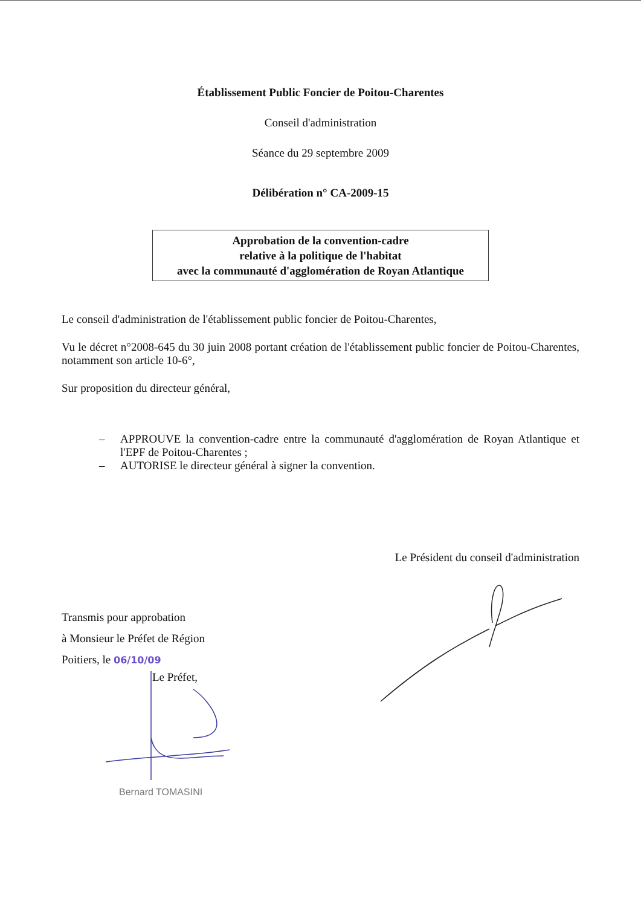Établissement Public Foncier de Poitou-Charentes
Conseil d'administration
Séance du 29 septembre 2009
Délibération n° CA-2009-15
Approbation de la convention-cadre
relative à la politique de l'habitat
avec la communauté d'agglomération de Royan Atlantique
Le conseil d'administration de l'établissement public foncier de Poitou-Charentes,
Vu le décret n°2008-645 du 30 juin 2008 portant création de l'établissement public foncier de Poitou-Charentes, notamment son article 10-6°,
Sur proposition du directeur général,
– APPROUVE la convention-cadre entre la communauté d'agglomération de Royan Atlantique et l'EPF de Poitou-Charentes ;
– AUTORISE le directeur général à signer la convention.
Le Président du conseil d'administration
Transmis pour approbation
à Monsieur le Préfet de Région
Poitiers, le 06/10/09
Le Préfet,
Bernard TOMASINI